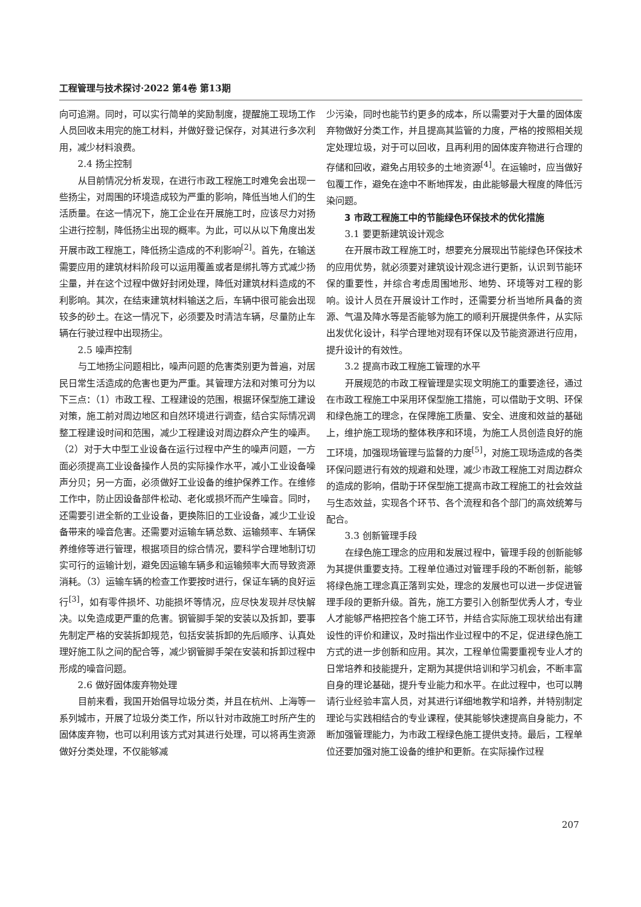工程管理与技术探讨·2022 第4卷 第13期
向可追溯。同时，可以实行简单的奖励制度，提醒施工现场工作人员回收未用完的施工材料，并做好登记保存，对其进行多次利用，减少材料浪费。
2.4 扬尘控制
从目前情况分析发现，在进行市政工程施工时难免会出现一些扬尘，对周围的环境造成较为严重的影响，降低当地人们的生活质量。在这一情况下，施工企业在开展施工时，应该尽力对扬尘进行控制，降低扬尘出现的概率。为此，可以从以下角度出发开展市政工程施工，降低扬尘造成的不利影响<sup>[2]</sup>。首先，在输送需要应用的建筑材料阶段可以运用覆盖或者是绑扎等方式减少扬尘量，并在这个过程中做好封闭处理，降低对建筑材料造成的不利影响。其次，在结束建筑材料输送之后，车辆中很可能会出现较多的砂土。在这一情况下，必须要及时清洁车辆，尽量防止车辆在行驶过程中出现扬尘。
2.5 噪声控制
与工地扬尘问题相比，噪声问题的危害类别更为普遍，对居民日常生活造成的危害也更为严重。其管理方法和对策可分为以下三点：（1）市政工程、工程建设的范围，根据环保型施工建设对策，施工前对周边地区和自然环境进行调查，结合实际情况调整工程建设时间和范围，减少工程建设对周边群众产生的噪声。（2）对于大中型工业设备在运行过程中产生的噪声问题，一方面必须提高工业设备操作人员的实际操作水平，减小工业设备噪声分贝；另一方面，必须做好工业设备的维护保养工作。在维修工作中，防止因设备部件松动、老化或损坏而产生噪音。同时，还需要引进全新的工业设备，更换陈旧的工业设备，减少工业设备带来的噪音危害。还需要对运输车辆总数、运输频率、车辆保养维修等进行管理，根据项目的综合情况，要科学合理地制订切实可行的运输计划，避免因运输车辆多和运输频率大而导致资源消耗。（3）运输车辆的检查工作要按时进行，保证车辆的良好运行<sup>[3]</sup>，如有零件损坏、功能损坏等情况，应尽快发现并尽快解决。以免造成更严重的危害。钢管脚手架的安装以及拆卸，要事先制定严格的安装拆卸规范，包括安装拆卸的先后顺序、认真处理好施工队之间的配合等，减少钢管脚手架在安装和拆卸过程中形成的噪音问题。
2.6 做好固体废弃物处理
目前来看，我国开始倡导垃圾分类，并且在杭州、上海等一系列城市，开展了垃圾分类工作，所以针对市政施工时所产生的固体废弃物，也可以利用该方式对其进行处理，可以将再生资源做好分类处理，不仅能够减
少污染，同时也能节约更多的成本，所以需要对于大量的固体废弃物做好分类工作，并且提高其监管的力度，严格的按照相关规定处理垃圾，对于可以回收，且再利用的固体废弃物进行合理的存储和回收，避免占用较多的土地资源<sup>[4]</sup>。在运输时，应当做好包覆工作，避免在途中不断地挥发，由此能够最大程度的降低污染问题。
3 市政工程施工中的节能绿色环保技术的优化措施
3.1 要更新建筑设计观念
在开展市政工程施工时，想要充分展现出节能绿色环保技术的应用优势，就必须要对建筑设计观念进行更新，认识到节能环保的重要性，并综合考虑周围地形、地势、环境等对工程的影响。设计人员在开展设计工作时，还需要分析当地所具备的资源、气温及降水等是否能够为施工的顺利开展提供条件，从实际出发优化设计，科学合理地对现有环保以及节能资源进行应用，提升设计的有效性。
3.2 提高市政工程施工管理的水平
开展规范的市政工程管理是实现文明施工的重要途径，通过在市政工程施工中采用环保型施工措施，可以借助于文明、环保和绿色施工的理念，在保障施工质量、安全、进度和效益的基础上，维护施工现场的整体秩序和环境，为施工人员创造良好的施工环境，加强现场管理与监督的力度<sup>[5]</sup>，对施工现场造成的各类环保问题进行有效的规避和处理，减少市政工程施工对周边群众的造成的影响，借助于环保型施工提高市政工程施工的社会效益与生态效益，实现各个环节、各个流程和各个部门的高效统筹与配合。
3.3 创新管理手段
在绿色施工理念的应用和发展过程中，管理手段的创新能够为其提供重要支持。工程单位通过对管理手段的不断创新，能够将绿色施工理念真正落到实处，理念的发展也可以进一步促进管理手段的更新升级。首先，施工方要引入创新型优秀人才，专业人才能够严格把控各个施工环节，并结合实际施工现状给出有建设性的评价和建议，及时指出作业过程中的不足，促进绿色施工方式的进一步创新和应用。其次，工程单位需要重视专业人才的日常培养和技能提升，定期为其提供培训和学习机会，不断丰富自身的理论基础，提升专业能力和水平。在此过程中，也可以聘请行业经验丰富人员，对其进行详细地教学和培养，并特别制定理论与实践相结合的专业课程，使其能够快速提高自身能力，不断加强管理能力，为市政工程绿色施工提供支持。最后，工程单位还要加强对施工设备的维护和更新。在实际操作过程
207